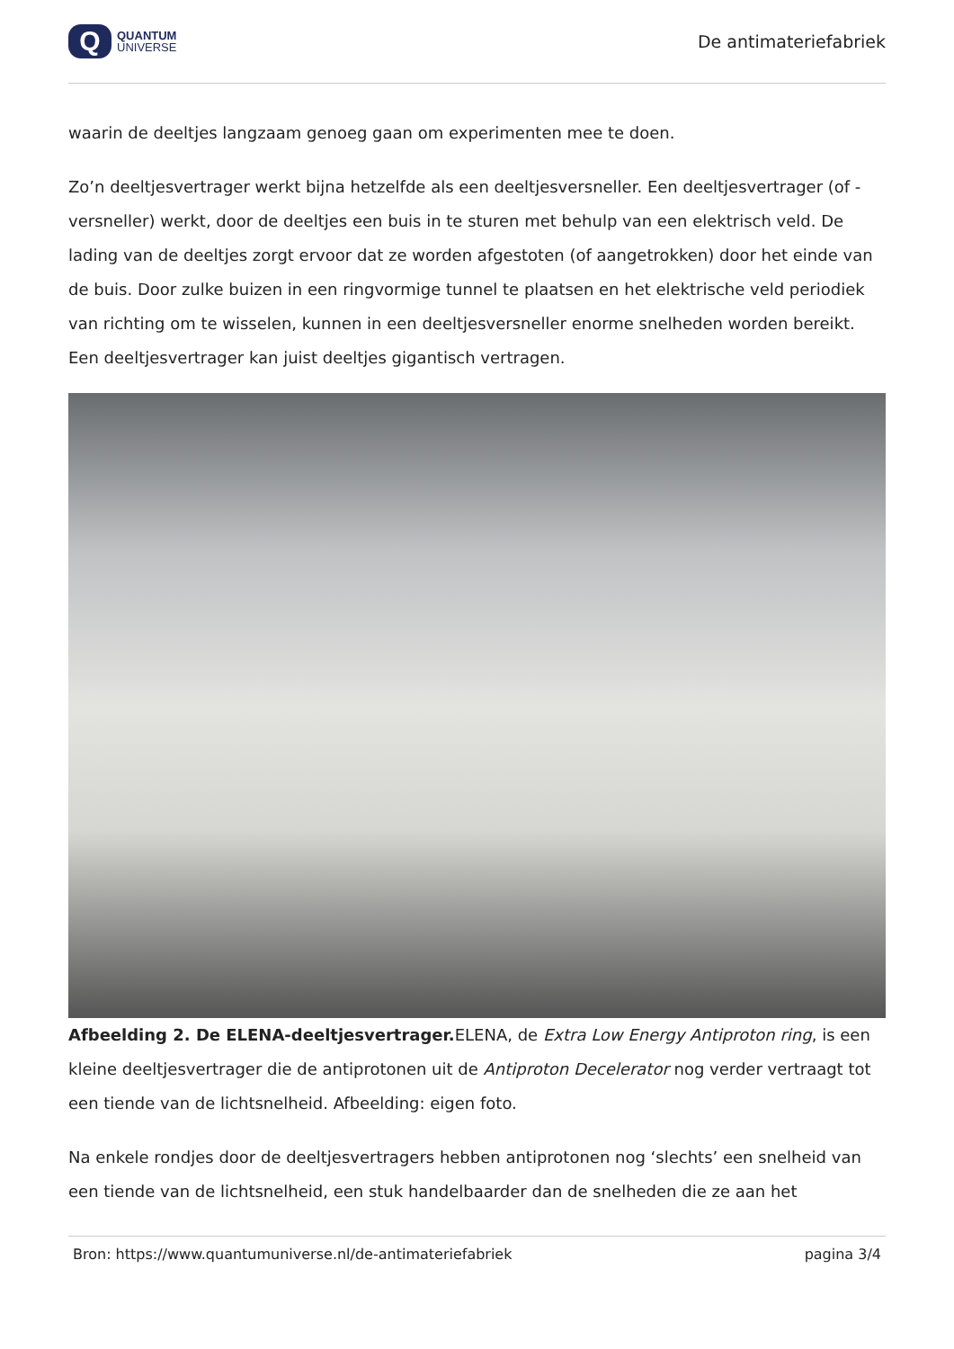Q
QUANTUM
UNIVERSE
De antimateriefabriek
waarin de deeltjes langzaam genoeg gaan om experimenten mee te doen.
Zo’n deeltjesvertrager werkt bijna hetzelfde als een deeltjesversneller. Een deeltjesvertrager (of -versneller) werkt, door de deeltjes een buis in te sturen met behulp van een elektrisch veld. De lading van de deeltjes zorgt ervoor dat ze worden afgestoten (of aangetrokken) door het einde van de buis. Door zulke buizen in een ringvormige tunnel te plaatsen en het elektrische veld periodiek van richting om te wisselen, kunnen in een deeltjesversneller enorme snelheden worden bereikt. Een deeltjesvertrager kan juist deeltjes gigantisch vertragen.
Afbeelding 2. De ELENA-deeltjesvertrager. ELENA, de Extra Low Energy Antiproton ring, is een kleine deeltjesvertrager die de antiprotonen uit de Antiproton Decelerator nog verder vertraagt tot een tiende van de lichtsnelheid. Afbeelding: eigen foto.
Na enkele rondjes door de deeltjesvertragers hebben antiprotonen nog ‘slechts’ een snelheid van een tiende van de lichtsnelheid, een stuk handelbaarder dan de snelheden die ze aan het
Bron: https://www.quantumuniverse.nl/de-antimateriefabriek pagina 3/4